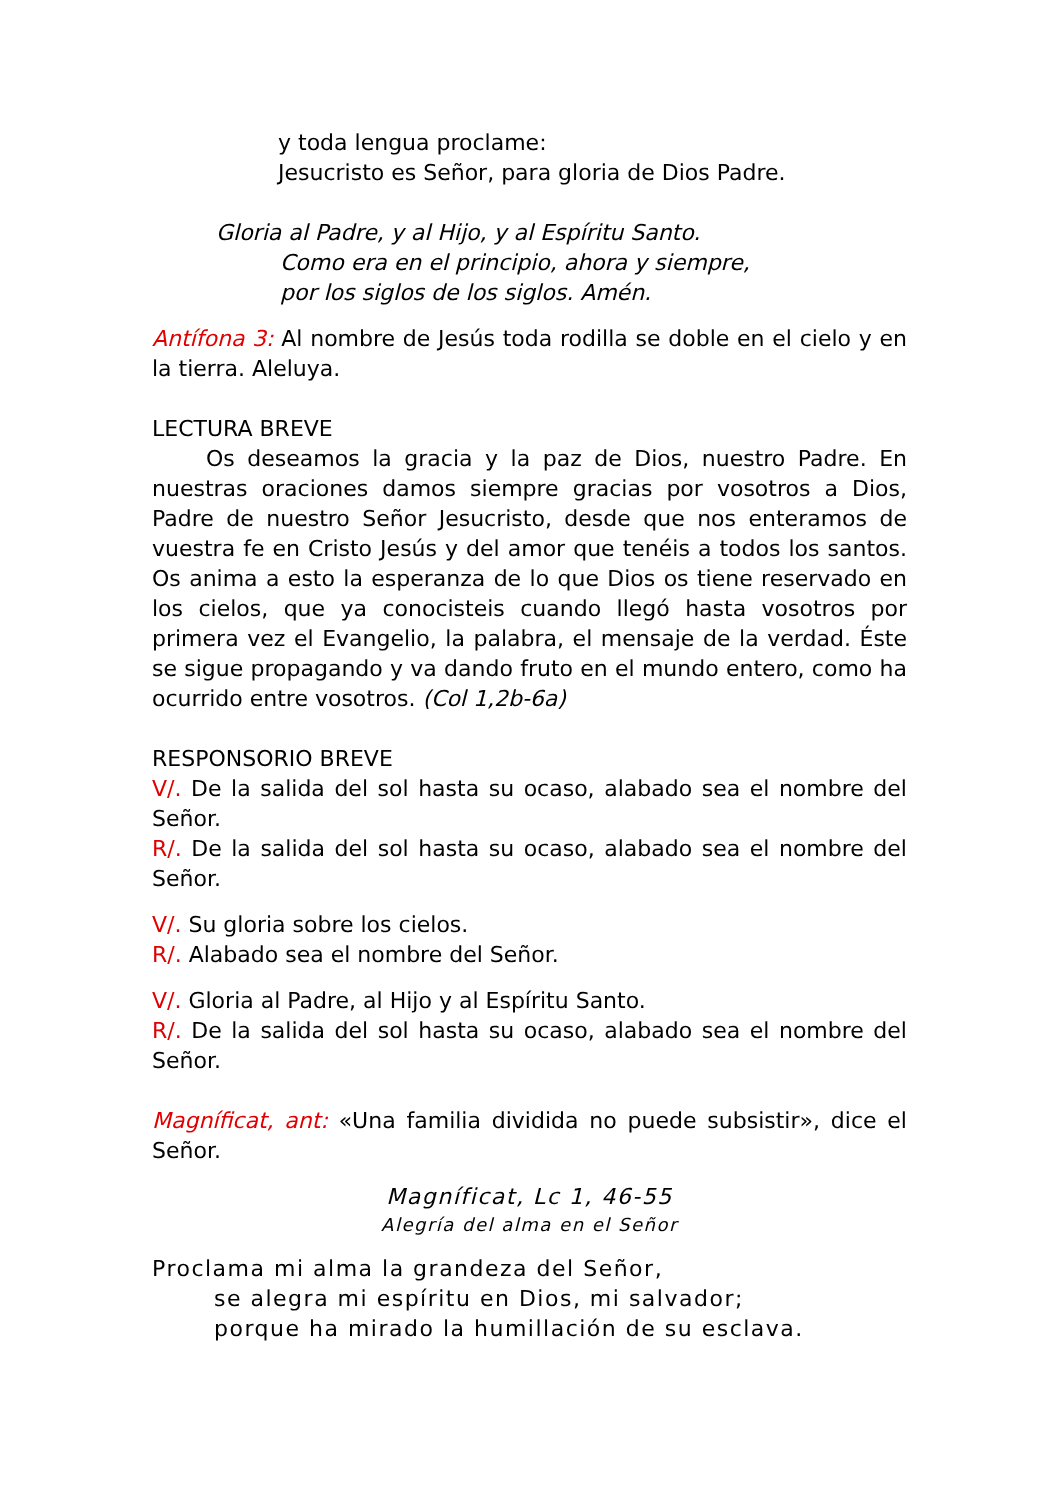y toda lengua proclame:
Jesucristo es Señor, para gloria de Dios Padre.
Gloria al Padre, y al Hijo, y al Espíritu Santo.
Como era en el principio, ahora y siempre,
por los siglos de los siglos. Amén.
Antífona 3: Al nombre de Jesús toda rodilla se doble en el cielo y en la tierra. Aleluya.
LECTURA BREVE
Os deseamos la gracia y la paz de Dios, nuestro Padre. En nuestras oraciones damos siempre gracias por vosotros a Dios, Padre de nuestro Señor Jesucristo, desde que nos enteramos de vuestra fe en Cristo Jesús y del amor que tenéis a todos los santos. Os anima a esto la esperanza de lo que Dios os tiene reservado en los cielos, que ya conocisteis cuando llegó hasta vosotros por primera vez el Evangelio, la palabra, el mensaje de la verdad. Éste se sigue propagando y va dando fruto en el mundo entero, como ha ocurrido entre vosotros. (Col 1,2b-6a)
RESPONSORIO BREVE
V/. De la salida del sol hasta su ocaso, alabado sea el nombre del Señor.
R/. De la salida del sol hasta su ocaso, alabado sea el nombre del Señor.
V/. Su gloria sobre los cielos.
R/. Alabado sea el nombre del Señor.
V/. Gloria al Padre, al Hijo y al Espíritu Santo.
R/. De la salida del sol hasta su ocaso, alabado sea el nombre del Señor.
Magníficat, ant: «Una familia dividida no puede subsistir», dice el Señor.
Magníficat, Lc 1, 46-55
Alegría del alma en el Señor
Proclama mi alma la grandeza del Señor,
se alegra mi espíritu en Dios, mi salvador;
porque ha mirado la humillación de su esclava.